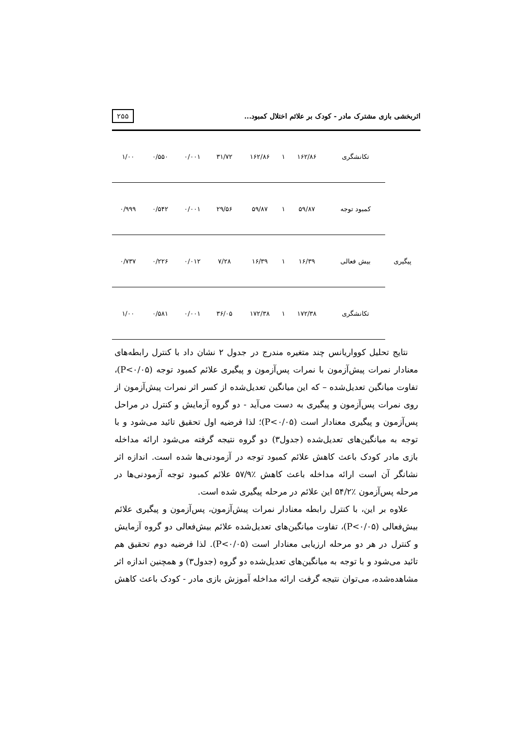اثربخشی بازی مشترک مادر - کودک بر علائم اختلال کمبود...
۲۵۵
| | تکانشگری | ۱۶۲/۸۶ | ۱ | ۱۶۲/۸۶ | ۳۱/۷۲ | ۰/۰۰۱ | ۰/۵۵۰ | ۱/۰۰ |
| پیگیری | کمبود توجه | ۵۹/۸۷ | ۱ | ۵۹/۸۷ | ۲۹/۵۶ | ۰/۰۰۱ | ۰/۵۴۲ | ۰/۹۹۹ |
| | بیش فعالی | ۱۶/۳۹ | ۱ | ۱۶/۳۹ | ۷/۲۸ | ۰/۰۱۲ | ۰/۲۲۶ | ۰/۷۳۷ |
| | تکانشگری | ۱۷۲/۳۸ | ۱ | ۱۷۲/۳۸ | ۳۶/۰۵ | ۰/۰۰۱ | ۰/۵۸۱ | ۱/۰۰ |
نتایج تحلیل کوواریانس چند متغیره مندرج در جدول ۲ نشان داد با کنترل رابطه‌های معنادار نمرات پیش‌آزمون با نمرات پس‌آزمون و پیگیری علائم کمبود توجه (P<۰/۰۵)، تفاوت میانگین تعدیل‌شده – که این میانگین تعدیل‌شده از کسر اثر نمرات پیش‌آزمون از روی نمرات پس‌آزمون و پیگیری به دست می‌آید - دو گروه آزمایش و کنترل در مراحل پس‌آزمون و پیگیری معنادار است (P<۰/۰۵)؛ لذا فرضیه اول تحقیق تائید می‌شود و با توجه به میانگین‌های تعدیل‌شده (جدول۳) دو گروه نتیجه گرفته می‌شود ارائه مداخله بازی مادر کودک باعث کاهش علائم کمبود توجه در آزمودنی‌ها شده است. اندازه اثر نشانگر آن است ارائه مداخله باعث کاهش ٪۵۷/۹ علائم کمبود توجه آزمودنی‌ها در مرحله پس‌آزمون ٪۵۴/۲ این علائم در مرحله پیگیری شده است.
علاوه بر این، با کنترل رابطه معنادار نمرات پیش‌آزمون، پس‌آزمون و پیگیری علائم بیش‌فعالی (P<۰/۰۵)، تفاوت میانگین‌های تعدیل‌شده علائم بیش‌فعالی دو گروه آزمایش و کنترل در هر دو مرحله ارزیابی معنادار است (P<۰/۰۵). لذا فرضیه دوم تحقیق هم تائید می‌شود و با توجه به میانگین‌های تعدیل‌شده دو گروه (جدول۳) و همچنین اندازه اثر مشاهده‌شده، می‌توان نتیجه گرفت ارائه مداخله آموزش بازی مادر - کودک باعث کاهش